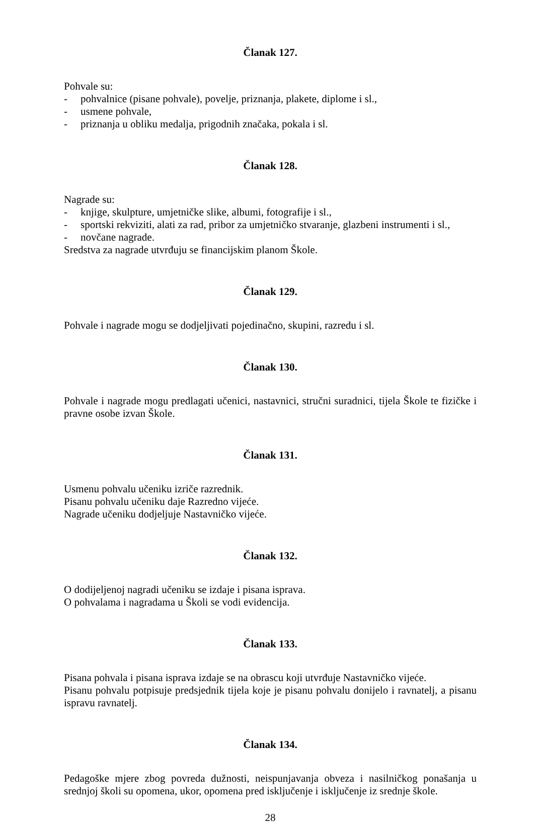Članak 127.
Pohvale su:
- pohvalnice (pisane pohvale), povelje, priznanja, plakete, diplome i sl.,
- usmene pohvale,
- priznanja u obliku medalja, prigodnih značaka, pokala i sl.
Članak 128.
Nagrade su:
- knjige, skulpture, umjetničke slike, albumi, fotografije i sl.,
- sportski rekviziti, alati za rad, pribor za umjetničko stvaranje, glazbeni instrumenti i sl.,
- novčane nagrade.
Sredstva za nagrade utvrđuju se financijskim planom Škole.
Članak 129.
Pohvale i nagrade mogu se dodjeljivati pojedinačno, skupini, razredu i sl.
Članak 130.
Pohvale i nagrade mogu predlagati učenici, nastavnici, stručni suradnici, tijela Škole te fizičke i pravne osobe izvan Škole.
Članak 131.
Usmenu pohvalu učeniku izriče razrednik.
Pisanu pohvalu učeniku daje Razredno vijeće.
Nagrade učeniku dodjeljuje Nastavničko vijeće.
Članak 132.
O dodijeljenoj nagradi učeniku se izdaje i pisana isprava.
O pohvalama i nagradama u Školi se vodi evidencija.
Članak 133.
Pisana pohvala i pisana isprava izdaje se na obrascu koji utvrđuje Nastavničko vijeće.
Pisanu pohvalu potpisuje predsjednik tijela koje je pisanu pohvalu donijelo i ravnatelj, a pisanu ispravu ravnatelj.
Članak 134.
Pedagoške mjere zbog povreda dužnosti, neispunjavanja obveza i nasilničkog ponašanja u srednjoj školi su opomena, ukor, opomena pred isključenje i isključenje iz srednje škole.
28